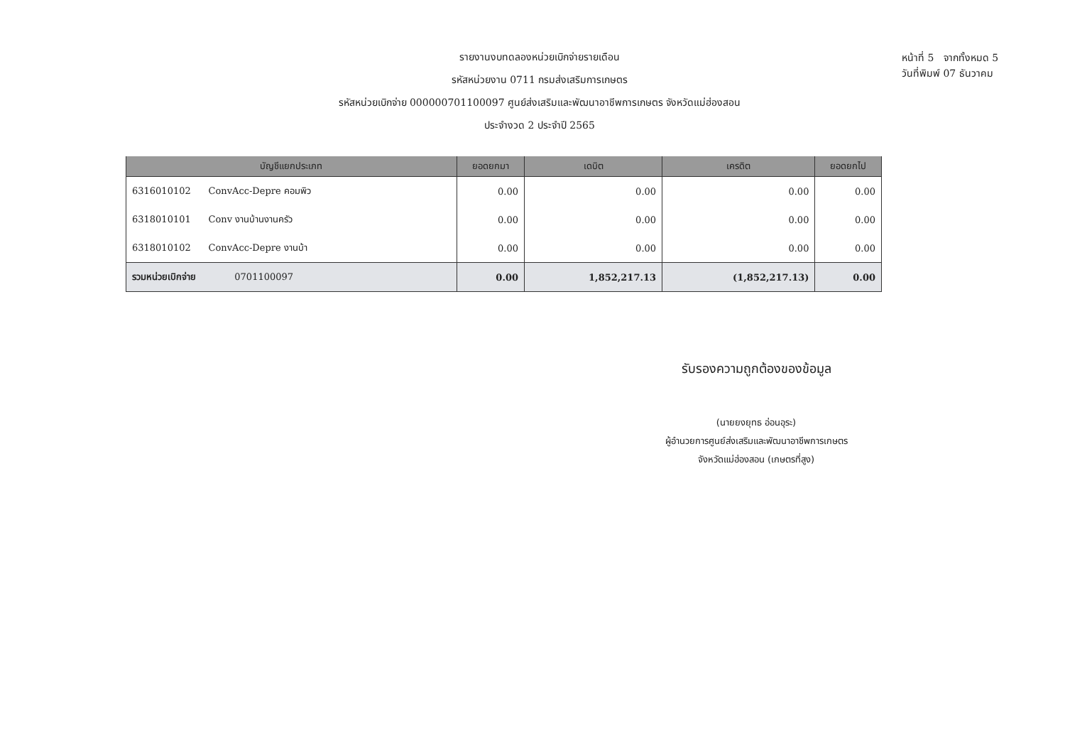รายงานงบทดลองหน่วยเบิกจ่ายรายเดือน
รหัสหน่วยงาน 0711 กรมส่งเสริมการเกษตร
รหัสหน่วยเบิกจ่าย 000000701100097 ศูนย์ส่งเสริมและพัฒนาอาชีพการเกษตร จังหวัดแม่ฮ่องสอน
ประจำงวด 2 ประจำปี 2565
หน้าที่ 5 จากทั้งหมด 5
วันที่พิมพ์ 07 ธันวาคม
| บัญชีแยกประเภท | ยอดยกมา | เดบิต | เครดิต | ยอดยกไป |
| --- | --- | --- | --- | --- |
| 6316010102 ConvAcc-Depre คอมพิว | 0.00 | 0.00 | 0.00 | 0.00 |
| 6318010101 Conv งานบ้านงานครัว | 0.00 | 0.00 | 0.00 | 0.00 |
| 6318010102 ConvAcc-Depre งานบ้า | 0.00 | 0.00 | 0.00 | 0.00 |
| รวมหน่วยเบิกจ่าย 0701100097 | 0.00 | 1,852,217.13 | (1,852,217.13) | 0.00 |
รับรองความถูกต้องของข้อมูล
(นายยงยุทธ อ่อนอุระ)
ผู้อำนวยการศูนย์ส่งเสริมและพัฒนาอาชีพการเกษตร
จังหวัดแม่ฮ่องสอน (เกษตรที่สูง)